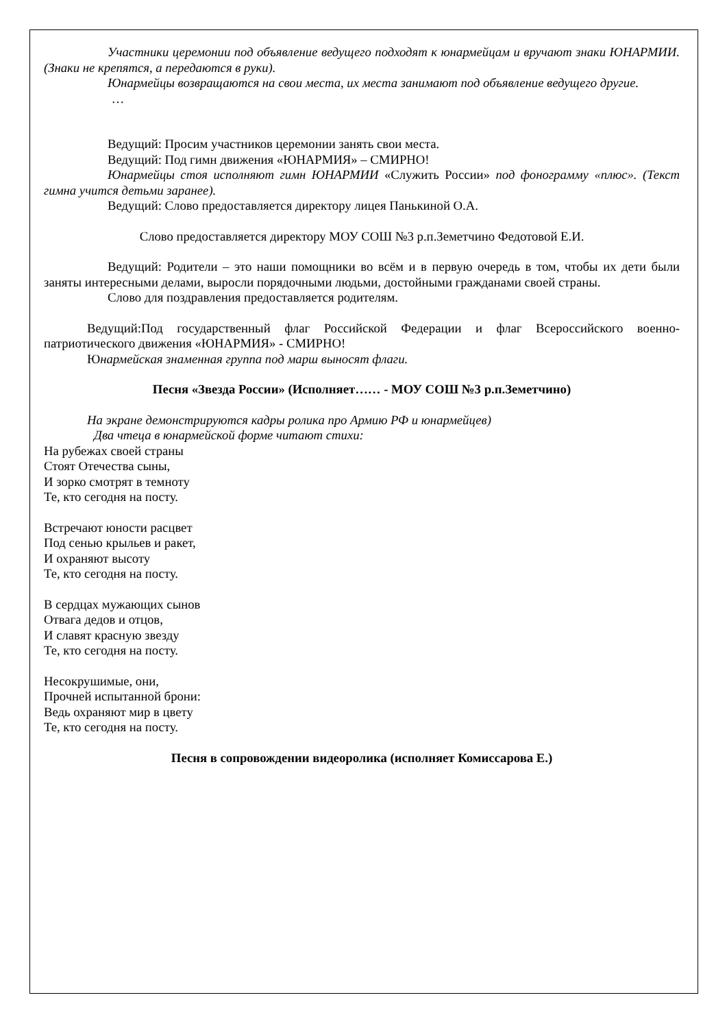Участники церемонии под объявление ведущего подходят к юнармейцам и вручают знаки ЮНАРМИИ. (Знаки не крепятся, а передаются в руки).
Юнармейцы возвращаются на свои места, их места занимают под объявление ведущего другие.
…
Ведущий: Просим участников церемонии занять свои места.
Ведущий: Под гимн движения «ЮНАРМИЯ» – СМИРНО!
Юнармейцы стоя исполняют гимн ЮНАРМИИ «Служить России» под фонограмму «плюс». (Текст гимна учится детьми заранее).
Ведущий: Слово предоставляется директору лицея Панькиной О.А.
Слово предоставляется директору МОУ СОШ №3 р.п.Земетчино Федотовой Е.И.
Ведущий: Родители – это наши помощники во всём и в первую очередь в том, чтобы их дети были заняты интересными делами, выросли порядочными людьми, достойными гражданами своей страны.
Слово для поздравления предоставляется родителям.
Ведущий:Под государственный флаг Российской Федерации и флаг Всероссийского военно-патриотического движения «ЮНАРМИЯ» - СМИРНО!
Юнармейская знаменная группа под марш выносят флаги.
Песня «Звезда России» (Исполняет…… - МОУ СОШ №3 р.п.Земетчино)
На экране демонстрируются кадры ролика про Армию РФ и юнармейцев)
Два чтеца в юнармейской форме читают стихи:
На рубежах своей страны
Стоят Отечества сыны,
И зорко смотрят в темноту
Те, кто сегодня на посту.
Встречают юности расцвет
Под сенью крыльев и ракет,
И охраняют высоту
Те, кто сегодня на посту.
В сердцах мужающих сынов
Отвага дедов и отцов,
И славят красную звезду
Те, кто сегодня на посту.
Несокрушимые, они,
Прочней испытанной брони:
Ведь охраняют мир в цвету
Те, кто сегодня на посту.
Песня в сопровождении видеоролика (исполняет Комиссарова Е.)